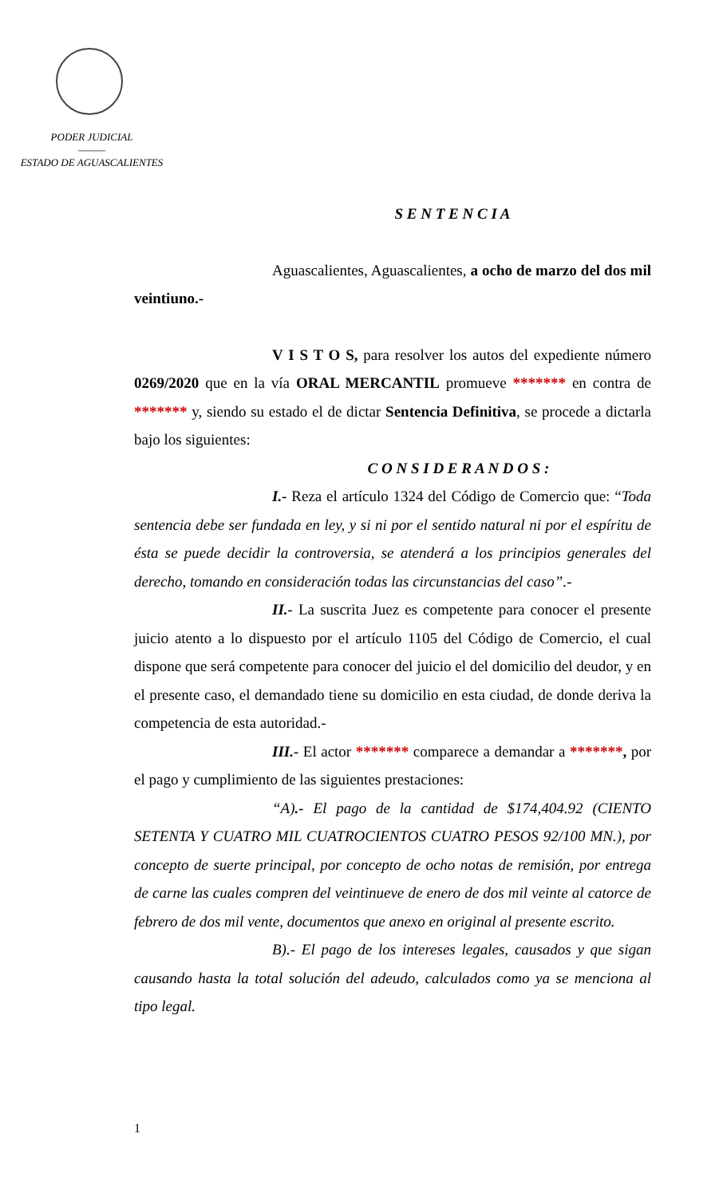PODER JUDICIAL
———
ESTADO DE AGUASCALIENTES
S E N T E N C I A
Aguascalientes, Aguascalientes, a ocho de marzo del dos mil veintiuno.-
V I S T O S, para resolver los autos del expediente número 0269/2020 que en la vía ORAL MERCANTIL promueve ******* en contra de ******* y, siendo su estado el de dictar Sentencia Definitiva, se procede a dictarla bajo los siguientes:
C O N S I D E R A N D O S :
I.- Reza el artículo 1324 del Código de Comercio que: “Toda sentencia debe ser fundada en ley, y si ni por el sentido natural ni por el espíritu de ésta se puede decidir la controversia, se atenderá a los principios generales del derecho, tomando en consideración todas las circunstancias del caso”.-
II.- La suscrita Juez es competente para conocer el presente juicio atento a lo dispuesto por el artículo 1105 del Código de Comercio, el cual dispone que será competente para conocer del juicio el del domicilio del deudor, y en el presente caso, el demandado tiene su domicilio en esta ciudad, de donde deriva la competencia de esta autoridad.-
III.- El actor ******* comparece a demandar a *******, por el pago y cumplimiento de las siguientes prestaciones:
“A).- El pago de la cantidad de $174,404.92 (CIENTO SETENTA Y CUATRO MIL CUATROCIENTOS CUATRO PESOS 92/100 MN.), por concepto de suerte principal, por concepto de ocho notas de remisión, por entrega de carne las cuales compren del veintinueve de enero de dos mil veinte al catorce de febrero de dos mil vente, documentos que anexo en original al presente escrito.
B).- El pago de los intereses legales, causados y que sigan causando hasta la total solución del adeudo, calculados como ya se menciona al tipo legal.
1